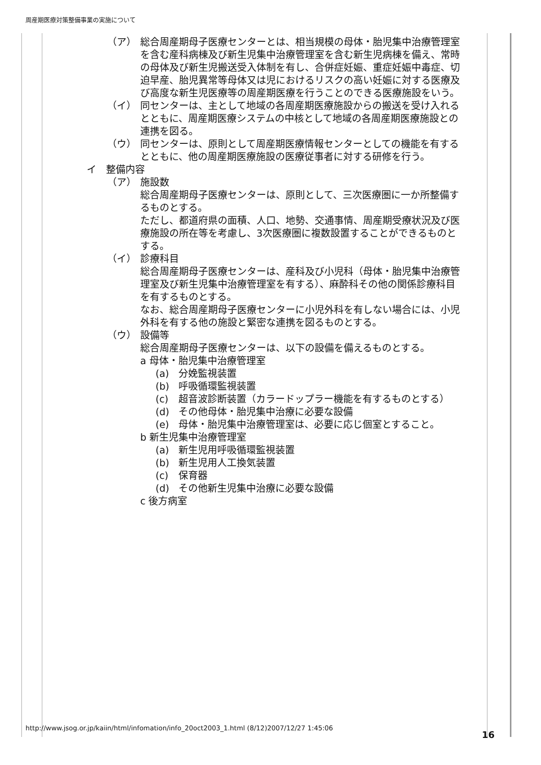周産期医療対策整備事業の実施について
（ア） 総合周産期母子医療センターとは、相当規模の母体・胎児集中治療管理室を含む産科病棟及び新生児集中治療管理室を含む新生児病棟を備え、常時の母体及び新生児搬送受入体制を有し、合併症妊娠、重症妊娠中毒症、切迫早産、胎児異常等母体又は児におけるリスクの高い妊娠に対する医療及び高度な新生児医療等の周産期医療を行うことのできる医療施設をいう。
（イ） 同センターは、主として地域の各周産期医療施設からの搬送を受け入れるとともに、周産期医療システムの中核として地域の各周産期医療施設との連携を図る。
（ウ） 同センターは、原則として周産期医療情報センターとしての機能を有するとともに、他の周産期医療施設の医療従事者に対する研修を行う。
イ　整備内容
（ア） 施設数
総合周産期母子医療センターは、原則として、三次医療圏に一か所整備するものとする。
ただし、都道府県の面積、人口、地勢、交通事情、周産期受療状況及び医療施設の所在等を考慮し、3次医療圏に複数設置することができるものとする。
（イ） 診療科目
総合周産期母子医療センターは、産科及び小児科（母体・胎児集中治療管理室及び新生児集中治療管理室を有する）、麻酔科その他の関係診療科目を有するものとする。
なお、総合周産期母子医療センターに小児外科を有しない場合には、小児外科を有する他の施設と緊密な連携を図るものとする。
（ウ） 設備等
総合周産期母子医療センターは、以下の設備を備えるものとする。
a 母体・胎児集中治療管理室
(a) 分娩監視装置
(b) 呼吸循環監視装置
(c) 超音波診断装置（カラードップラー機能を有するものとする）
(d) その他母体・胎児集中治療に必要な設備
(e) 母体・胎児集中治療管理室は、必要に応じ個室とすること。
b 新生児集中治療管理室
(a) 新生児用呼吸循環監視装置
(b) 新生児用人工換気装置
(c) 保育器
(d) その他新生児集中治療に必要な設備
c 後方病室
http://www.jsog.or.jp/kaiin/html/infomation/info_20oct2003_1.html (8/12)2007/12/27 1:45:06
16